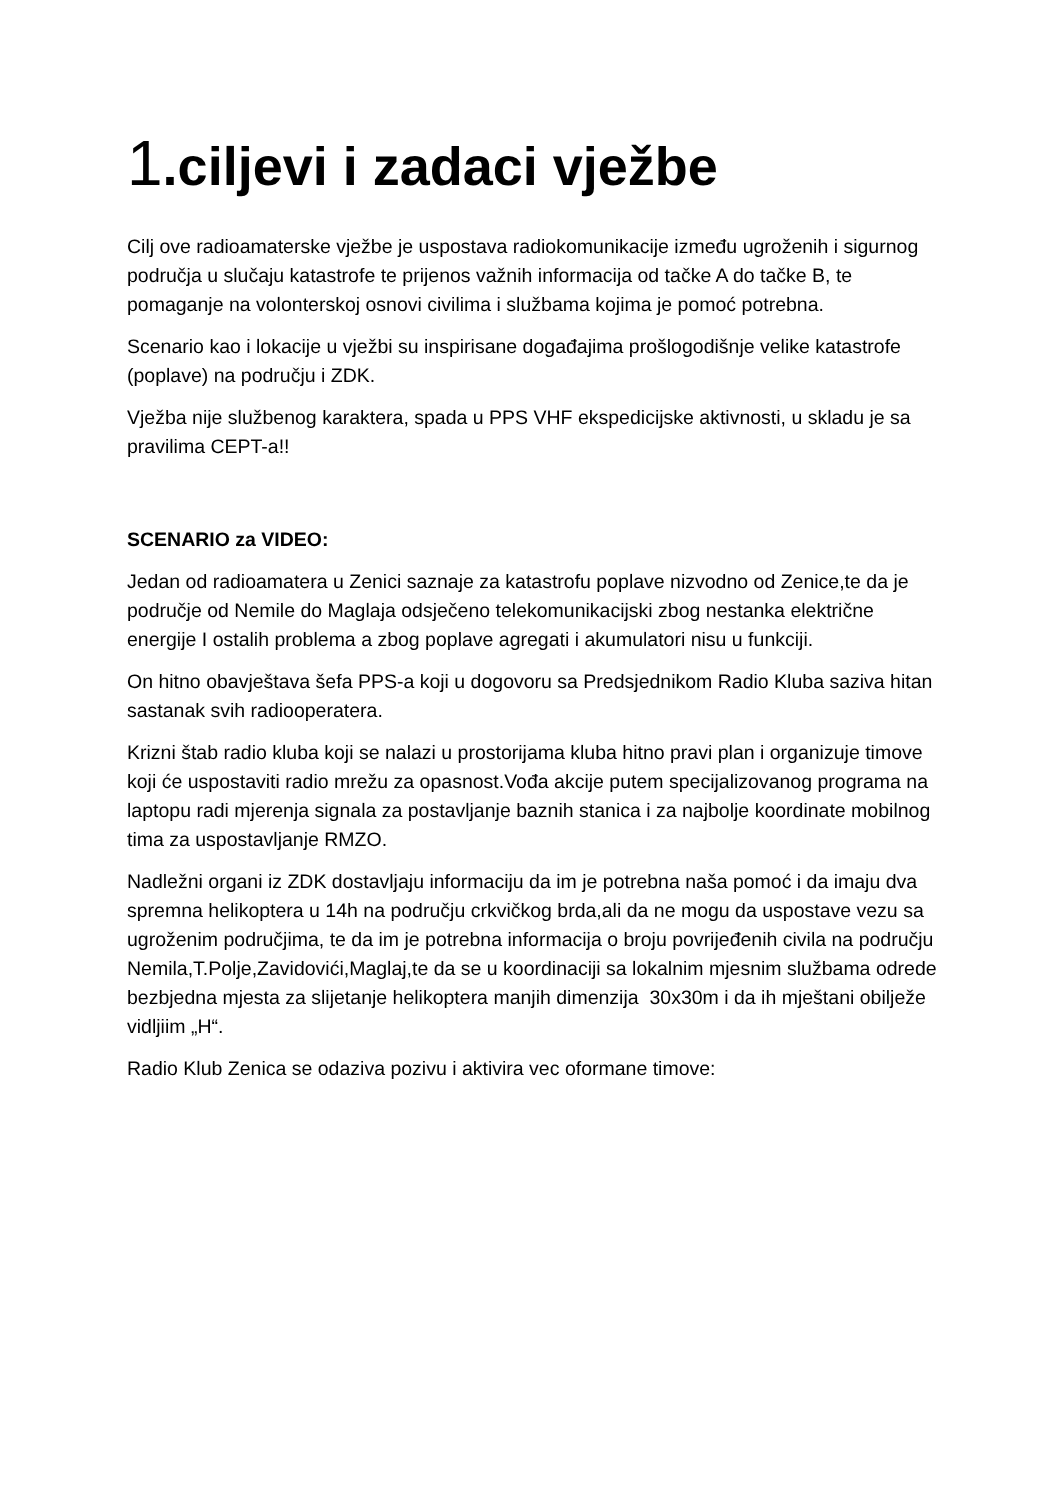1.ciljevi i zadaci vježbe
Cilj ove radioamaterske vježbe je uspostava radiokomunikacije između ugroženih i sigurnog područja u slučaju katastrofe te prijenos važnih informacija od tačke A do tačke B, te pomaganje na volonterskoj osnovi civilima i službama kojima je pomoć potrebna.
Scenario kao i lokacije u vježbi su inspirisane događajima prošlogodišnje velike katastrofe (poplave) na području i ZDK.
Vježba nije službenog karaktera, spada u PPS VHF ekspedicijske aktivnosti, u skladu je sa pravilima CEPT-a!!
SCENARIO za VIDEO:
Jedan od radioamatera u Zenici saznaje za katastrofu poplave nizvodno od Zenice,te da je područje od Nemile do Maglaja odsječeno telekomunikacijski zbog nestanka električne energije I ostalih problema a zbog poplave agregati i akumulatori nisu u funkciji.
On hitno obavještava šefa PPS-a koji u dogovoru sa Predsjednikom Radio Kluba saziva hitan sastanak svih radiooperatera.
Krizni štab radio kluba koji se nalazi u prostorijama kluba hitno pravi plan i organizuje timove koji će uspostaviti radio mrežu za opasnost.Vođa akcije putem specijalizovanog programa na laptopu radi mjerenja signala za postavljanje baznih stanica i za najbolje koordinate mobilnog tima za uspostavljanje RMZO.
Nadležni organi iz ZDK dostavljaju informaciju da im je potrebna naša pomoć i da imaju dva spremna helikoptera u 14h na području crkvičkog brda,ali da ne mogu da uspostave vezu sa ugroženim područjima, te da im je potrebna informacija o broju povrijeđenih civila na području Nemila,T.Polje,Zavidovići,Maglaj,te da se u koordinaciji sa lokalnim mjesnim službama odrede bezbjedna mjesta za slijetanje helikoptera manjih dimenzija 30x30m i da ih mještani obilježe vidljiim „H“.
Radio Klub Zenica se odaziva pozivu i aktivira vec oformane timove: